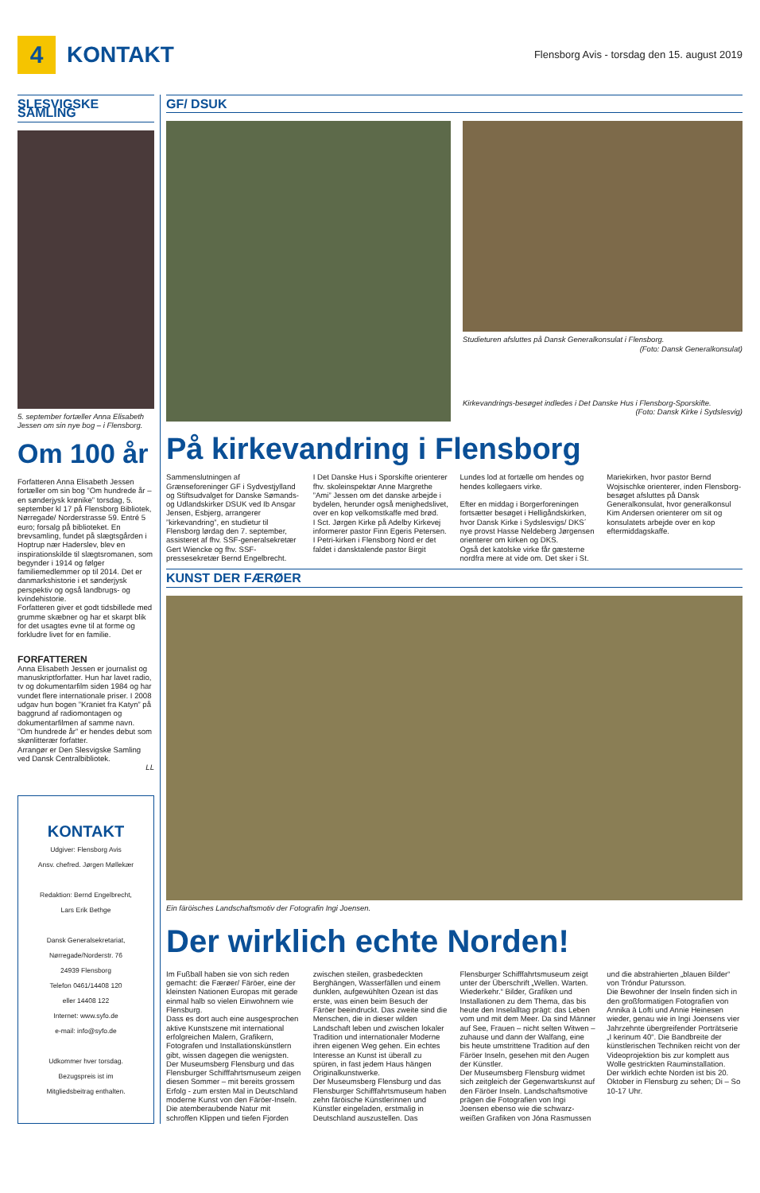4
KONTAKT
Flensborg Avis - torsdag den 15. august 2019
SLESVIGSKE SAMLING
5. september fortæller Anna Elisabeth Jessen om sin nye bog – i Flensborg.
Om 100 år
Forfatteren Anna Elisabeth Jessen fortæller om sin bog ”Om hundrede år – en sønderjysk krønike” torsdag, 5. september kl 17 på Flensborg Bibliotek, Nørregade/ Norderstrasse 59. Entré 5 euro; forsalg på biblioteket. En brevsamling, fundet på slægtsgården i Hoptrup nær Haderslev, blev en inspirationskilde til slægtsromanen, som begynder i 1914 og følger familiemedlemmer op til 2014. Det er danmarkshistorie i et sønderjysk perspektiv og også landbrugs- og kvindehistorie.
Forfatteren giver et godt tidsbillede med grumme skæbner og har et skarpt blik for det usagtes evne til at forme og forkludre livet for en familie.
FORFATTEREN
Anna Elisabeth Jessen er journalist og manuskriptforfatter. Hun har lavet radio, tv og dokumentarfilm siden 1984 og har vundet flere internationale priser. I 2008 udgav hun bogen ”Kraniet fra Katyn” på baggrund af radiomontagen og dokumentarfilmen af samme navn.
”Om hundrede år” er hendes debut som skønlitterær forfatter.
Arrangør er Den Slesvigske Samling ved Dansk Centralbibliotek.
LL
KONTAKT
Udgiver: Flensborg Avis
Ansv. chefred. Jørgen Møllekær
Redaktion: Bernd Engelbrecht,
Lars Erik Bethge
Dansk Generalsekretariat,
Nørregade/Norderstr. 76
24939 Flensborg
Telefon 0461/14408 120
eller 14408 122
Internet: www.syfo.de
e-mail: info@syfo.de
Udkommer hver torsdag.
Bezugspreis ist im
Mitgliedsbeitrag enthalten.
GF/ DSUK
Studieturen afsluttes på Dansk Generalkonsulat i Flensborg.
(Foto: Dansk Generalkonsulat)
Kirkevandrings-besøget indledes i Det Danske Hus i Flensborg-Sporskifte.
(Foto: Dansk Kirke i Sydslesvig)
På kirkevandring i Flensborg
Sammenslutningen af Grænseforeninger GF i Sydvestjylland og Stiftsudvalget for Danske Sømands- og Udlandskirker DSUK ved Ib Ansgar Jensen, Esbjerg, arrangerer ”kirkevandring”, en studietur til Flensborg lørdag den 7. september, assisteret af fhv. SSF-generalsekretær Gert Wiencke og fhv. SSF-pressesekretær Bernd Engelbrecht.
I Det Danske Hus i Sporskifte orienterer fhv. skoleinspektør Anne Margrethe ”Ami” Jessen om det danske arbejde i bydelen, herunder også menighedslivet, over en kop velkomstkaffe med brød.
I Sct. Jørgen Kirke på Adelby Kirkevej informerer pastor Finn Egeris Petersen.
I Petri-kirken i Flensborg Nord er det faldet i dansktalende pastor Birgit Lundes lod at fortælle om hendes og hendes kollegaers virke.
Efter en middag i Borgerforeningen fortsætter besøget i Helligåndskirken, hvor Dansk Kirke i Sydslesvigs/ DKS´ nye provst Hasse Neldeberg Jørgensen orienterer om kirken og DKS.
Også det katolske virke får gæsterne nordfra mere at vide om. Det sker i St. Mariekirken, hvor pastor Bernd Wojsischke orienterer, inden Flensborg-besøget afsluttes på Dansk Generalkonsulat, hvor generalkonsul Kim Andersen orienterer om sit og konsulatets arbejde over en kop eftermiddagskaffe.
KUNST DER FÆRØER
Ein färöisches Landschaftsmotiv der Fotografin Ingi Joensen.
Der wirklich echte Norden!
Im Fußball haben sie von sich reden gemacht: die Færøer/ Färöer, eine der kleinsten Nationen Europas mit gerade einmal halb so vielen Einwohnern wie Flensburg.
Dass es dort auch eine ausgesprochen aktive Kunstszene mit international erfolgreichen Malern, Grafikern, Fotografen und Installationskünstlern gibt, wissen dagegen die wenigsten.
Der Museumsberg Flensburg und das Flensburger Schifffahrtsmuseum zeigen diesen Sommer – mit bereits grossem Erfolg - zum ersten Mal in Deutschland moderne Kunst von den Färöer-Inseln.
Die atemberaubende Natur mit schroffen Klippen und tiefen Fjorden zwischen steilen, grasbedeckten Berghängen, Wasserfällen und einem dunklen, aufgewühlten Ozean ist das erste, was einen beim Besuch der Färöer beeindruckt. Das zweite sind die Menschen, die in dieser wilden Landschaft leben und zwischen lokaler Tradition und internationaler Moderne ihren eigenen Weg gehen. Ein echtes Interesse an Kunst ist überall zu spüren, in fast jedem Haus hängen Originalkunstwerke.
Der Museumsberg Flensburg und das Flensburger Schifffahrtsmuseum haben zehn färöische Künstlerinnen und Künstler eingeladen, erstmalig in Deutschland auszustellen. Das Flensburger Schifffahrtsmuseum zeigt unter der Überschrift „Wellen. Warten. Wiederkehr.“ Bilder, Grafiken und Installationen zu dem Thema, das bis heute den Inselalltag prägt: das Leben vom und mit dem Meer. Da sind Männer auf See, Frauen – nicht selten Witwen – zuhause und dann der Walfang, eine bis heute umstrittene Tradition auf den Färöer Inseln, gesehen mit den Augen der Künstler.
Der Museumsberg Flensburg widmet sich zeitgleich der Gegenwartskunst auf den Färöer Inseln. Landschaftsmotive prägen die Fotografien von Ingi Joensen ebenso wie die schwarz-weißen Grafiken von Jóna Rasmussen und die abstrahierten „blauen Bilder“ von Tróndur Patursson.
Die Bewohner der Inseln finden sich in den großformatigen Fotografien von Annika à Lofti und Annie Heinesen wieder, genau wie in Ingi Joensens vier Jahrzehnte übergreifender Porträtserie „I kerinum 40“. Die Bandbreite der künstlerischen Techniken reicht von der Videoprojektion bis zur komplett aus Wolle gestrickten Rauminstallation.
Der wirklich echte Norden ist bis 20. Oktober in Flensburg zu sehen; Di – So 10-17 Uhr.